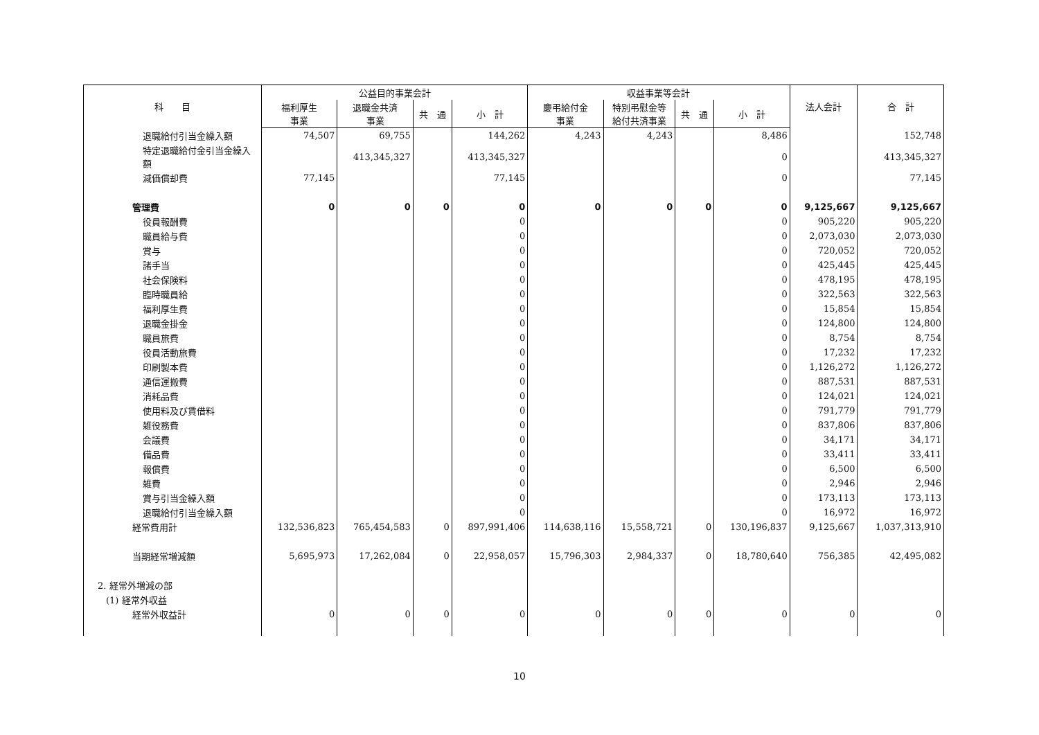| 科 目 | 公益目的事業会計 | | | | 収益事業等会計 | | | | 法人会計 | 合 計 |
| --- | --- | --- | --- | --- | --- | --- | --- | --- | --- | --- |
| | 福利厚生 事業 | 退職金共済 事業 | 共 通 | 小 計 | 慶弔給付金 事業 | 特別弔慰金等 給付共済事業 | 共 通 | 小 計 | | |
| 退職給付引当金繰入額 | 74,507 | 69,755 | | 144,262 | 4,243 | 4,243 | | 8,486 | | 152,748 |
| 特定退職給付金引当金繰入額 | | 413,345,327 | | 413,345,327 | | | | 0 | | 413,345,327 |
| 減価償却費 | 77,145 | | | 77,145 | | | | 0 | | 77,145 |
| 管理費 | 0 | 0 | 0 | 0 | 0 | 0 | 0 | 0 | 9,125,667 | 9,125,667 |
| 役員報酬費 | | | | 0 | | | | 0 | 905,220 | 905,220 |
| 職員給与費 | | | | 0 | | | | 0 | 2,073,030 | 2,073,030 |
| 賞与 | | | | 0 | | | | 0 | 720,052 | 720,052 |
| 諸手当 | | | | 0 | | | | 0 | 425,445 | 425,445 |
| 社会保険料 | | | | 0 | | | | 0 | 478,195 | 478,195 |
| 臨時職員給 | | | | 0 | | | | 0 | 322,563 | 322,563 |
| 福利厚生費 | | | | 0 | | | | 0 | 15,854 | 15,854 |
| 退職金掛金 | | | | 0 | | | | 0 | 124,800 | 124,800 |
| 職員旅費 | | | | 0 | | | | 0 | 8,754 | 8,754 |
| 役員活動旅費 | | | | 0 | | | | 0 | 17,232 | 17,232 |
| 印刷製本費 | | | | 0 | | | | 0 | 1,126,272 | 1,126,272 |
| 通信運搬費 | | | | 0 | | | | 0 | 887,531 | 887,531 |
| 消耗品費 | | | | 0 | | | | 0 | 124,021 | 124,021 |
| 使用料及び賃借料 | | | | 0 | | | | 0 | 791,779 | 791,779 |
| 雑役務費 | | | | 0 | | | | 0 | 837,806 | 837,806 |
| 会議費 | | | | 0 | | | | 0 | 34,171 | 34,171 |
| 備品費 | | | | 0 | | | | 0 | 33,411 | 33,411 |
| 報償費 | | | | 0 | | | | 0 | 6,500 | 6,500 |
| 雑費 | | | | 0 | | | | 0 | 2,946 | 2,946 |
| 賞与引当金繰入額 | | | | 0 | | | | 0 | 173,113 | 173,113 |
| 退職給付引当金繰入額 | | | | 0 | | | | 0 | 16,972 | 16,972 |
| 経常費用計 | 132,536,823 | 765,454,583 | 0 | 897,991,406 | 114,638,116 | 15,558,721 | 0 | 130,196,837 | 9,125,667 | 1,037,313,910 |
| 当期経常増減額 | 5,695,973 | 17,262,084 | 0 | 22,958,057 | 15,796,303 | 2,984,337 | 0 | 18,780,640 | 756,385 | 42,495,082 |
| 2. 経常外増減の部 | | | | | | | | | | |
| (1) 経常外収益 | | | | | | | | | | |
| 経常外収益計 | 0 | 0 | 0 | 0 | 0 | 0 | 0 | 0 | 0 | 0 |
10